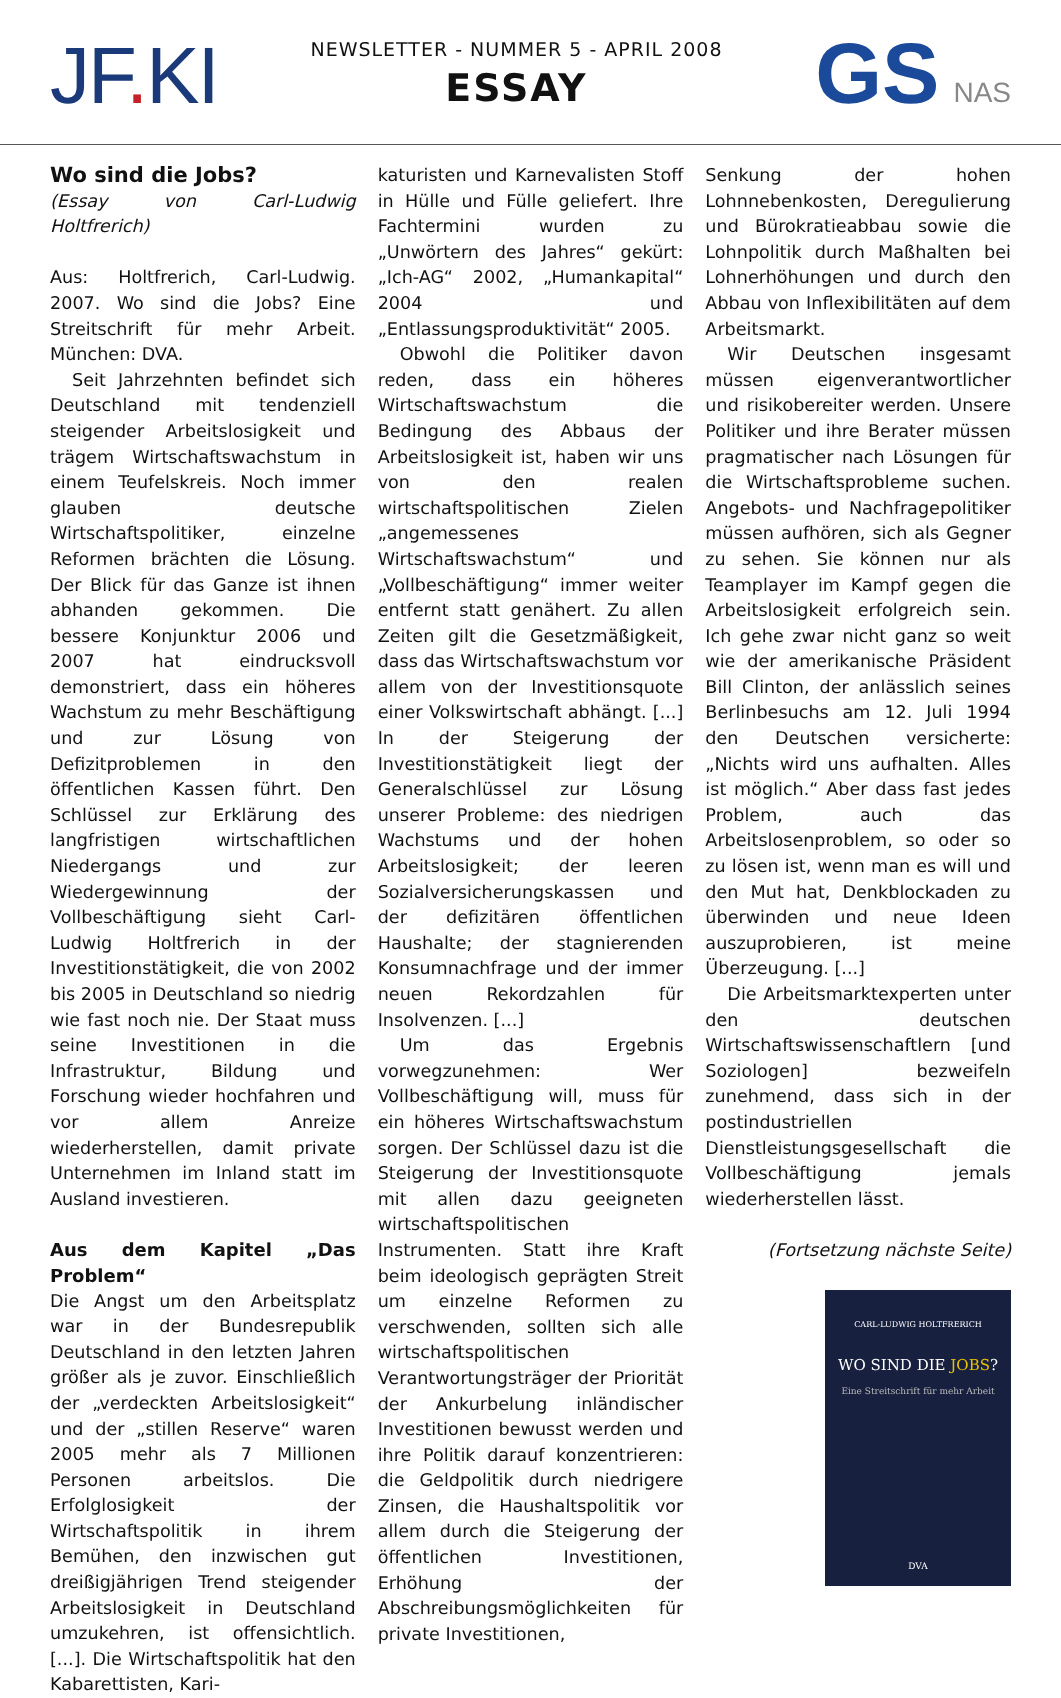JF. KI
NEWSLETTER - NUMMER 5 - APRIL 2008
ESSAY
GS NAS
Wo sind die Jobs?
(Essay von Carl-Ludwig Holtfrerich)
Aus: Holtfrerich, Carl-Ludwig. 2007. Wo sind die Jobs? Eine Streitschrift für mehr Arbeit. München: DVA.
Seit Jahrzehnten befindet sich Deutschland mit tendenziell steigender Arbeitslosigkeit und trägem Wirtschaftswachstum in einem Teufelskreis. Noch immer glauben deutsche Wirtschaftspolitiker, einzelne Reformen brächten die Lösung. Der Blick für das Ganze ist ihnen abhanden gekommen. Die bessere Konjunktur 2006 und 2007 hat eindrucksvoll demonstriert, dass ein höheres Wachstum zu mehr Beschäftigung und zur Lösung von Defizitproblemen in den öffentlichen Kassen führt. Den Schlüssel zur Erklärung des langfristigen wirtschaftlichen Niedergangs und zur Wiedergewinnung der Vollbeschäftigung sieht Carl-Ludwig Holtfrerich in der Investitionstätigkeit, die von 2002 bis 2005 in Deutschland so niedrig wie fast noch nie. Der Staat muss seine Investitionen in die Infrastruktur, Bildung und Forschung wieder hochfahren und vor allem Anreize wiederherstellen, damit private Unternehmen im Inland statt im Ausland investieren.
Aus dem Kapitel „Das Problem“
Die Angst um den Arbeitsplatz war in der Bundesrepublik Deutschland in den letzten Jahren größer als je zuvor. Einschließlich der „verdeckten Arbeitslosigkeit“ und der „stillen Reserve“ waren 2005 mehr als 7 Millionen Personen arbeitslos. Die Erfolglosigkeit der Wirtschaftspolitik in ihrem Bemühen, den inzwischen gut dreißigjährigen Trend steigender Arbeitslosigkeit in Deutschland umzukehren, ist offensichtlich. [...]. Die Wirtschaftspolitik hat den Kabarettisten, Kari-
katuristen und Karnevalisten Stoff in Hülle und Fülle geliefert. Ihre Fachtermini wurden zu „Unwörtern des Jahres“ gekürt: „Ich-AG“ 2002, „Humankapital“ 2004 und „Entlassungsproduktivität“ 2005.
Obwohl die Politiker davon reden, dass ein höheres Wirtschaftswachstum die Bedingung des Abbaus der Arbeitslosigkeit ist, haben wir uns von den realen wirtschaftspolitischen Zielen „angemessenes Wirtschaftswachstum“ und „Vollbeschäftigung“ immer weiter entfernt statt genähert. Zu allen Zeiten gilt die Gesetzmäßigkeit, dass das Wirtschaftswachstum vor allem von der Investitionsquote einer Volkswirtschaft abhängt. [...] In der Steigerung der Investitionstätigkeit liegt der Generalschlüssel zur Lösung unserer Probleme: des niedrigen Wachstums und der hohen Arbeitslosigkeit; der leeren Sozialversicherungskassen und der defizitären öffentlichen Haushalte; der stagnierenden Konsumnachfrage und der immer neuen Rekordzahlen für Insolvenzen. [...]
Um das Ergebnis vorwegzunehmen: Wer Vollbeschäftigung will, muss für ein höheres Wirtschaftswachstum sorgen. Der Schlüssel dazu ist die Steigerung der Investitionsquote mit allen dazu geeigneten wirtschaftspolitischen Instrumenten. Statt ihre Kraft beim ideologisch geprägten Streit um einzelne Reformen zu verschwenden, sollten sich alle wirtschaftspolitischen Verantwortungsträger der Priorität der Ankurbelung inländischer Investitionen bewusst werden und ihre Politik darauf konzentrieren: die Geldpolitik durch niedrigere Zinsen, die Haushaltspolitik vor allem durch die Steigerung der öffentlichen Investitionen, Erhöhung der Abschreibungsmöglichkeiten für private Investitionen,
Senkung der hohen Lohnnebenkosten, Deregulierung und Bürokratieabbau sowie die Lohnpolitik durch Maßhalten bei Lohnerhöhungen und durch den Abbau von Inflexibilitäten auf dem Arbeitsmarkt.
Wir Deutschen insgesamt müssen eigenverantwortlicher und risikobereiter werden. Unsere Politiker und ihre Berater müssen pragmatischer nach Lösungen für die Wirtschaftsprobleme suchen. Angebots- und Nachfragepolitiker müssen aufhören, sich als Gegner zu sehen. Sie können nur als Teamplayer im Kampf gegen die Arbeitslosigkeit erfolgreich sein. Ich gehe zwar nicht ganz so weit wie der amerikanische Präsident Bill Clinton, der anlässlich seines Berlinbesuchs am 12. Juli 1994 den Deutschen versicherte: „Nichts wird uns aufhalten. Alles ist möglich.“ Aber dass fast jedes Problem, auch das Arbeitslosenproblem, so oder so zu lösen ist, wenn man es will und den Mut hat, Denkblockaden zu überwinden und neue Ideen auszuprobieren, ist meine Überzeugung. [...]
Die Arbeitsmarktexperten unter den deutschen Wirtschaftswissenschaftlern [und Soziologen] bezweifeln zunehmend, dass sich in der postindustriellen Dienstleistungsgesellschaft die Vollbeschäftigung jemals wiederherstellen lässt.
(Fortsetzung nächste Seite)
CARL-LUDWIG HOLTFRERICH
WO SIND DIE JOBS?
Eine Streitschrift für mehr Arbeit
DVA